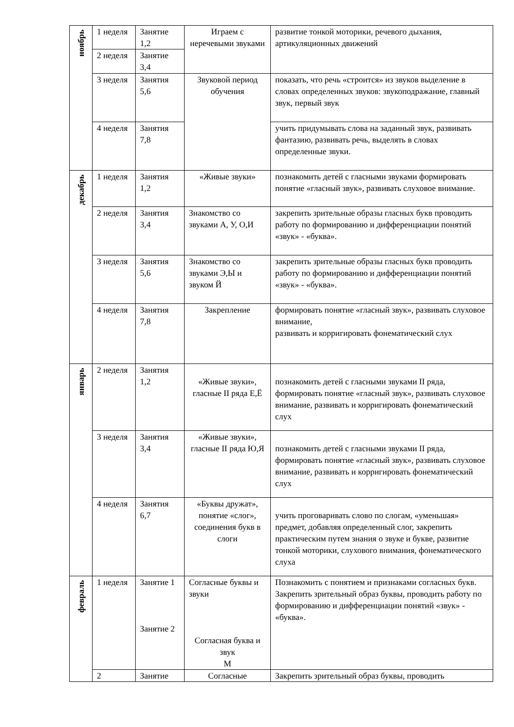| ноябрь | 1 неделя | Занятие 1,2 | Играем с неречевыми звуками | развитие тонкой моторики, речевого дыхания, артикуляционных движений |
| | 2 неделя | Занятие 3,4 | | |
| | 3 неделя | Занятия 5,6 | Звуковой период обучения | показать, что речь «строится» из звуков выделение в словах определенных звуков: звукоподражание, главный звук, первый звук |
| | 4 неделя | Занятия 7,8 | | учить придумывать слова на заданный звук, развивать фантазию, развивать речь, выделять в словах определенные звуки. |
| декабрь | 1 неделя | Занятия 1,2 | «Живые звуки» | познакомить детей с гласными звуками формировать понятие «гласный звук», развивать слуховое внимание. |
| | 2 неделя | Занятия 3,4 | Знакомство со звуками А, У, О,И | закрепить зрительные образы гласных букв проводить работу по формированию и дифференциации понятий «звук» - «буква». |
| | 3 неделя | Занятия 5,6 | Знакомство со звуками Э,Ы и звуком Й | закрепить зрительные образы гласных букв проводить работу по формированию и дифференциации понятий «звук» - «буква». |
| | 4 неделя | Занятия 7,8 | Закрепление | формировать понятие «гласный звук», развивать слуховое внимание, развивать и корригировать фонематический слух |
| январь | 2 неделя | Занятия 1,2 | «Живые звуки», гласные II ряда Е,Ё | познакомить детей с гласными звуками II ряда, формировать понятие «гласный звук», развивать слуховое внимание, развивать и корригировать фонематический слух |
| | 3 неделя | Занятия 3,4 | «Живые звуки», гласные II ряда Ю,Я | познакомить детей с гласными звуками II ряда, формировать понятие «гласный звук», развивать слуховое внимание, развивать и корригировать фонематический слух |
| | 4 неделя | Занятия 6,7 | «Буквы дружат», понятие «слог», соединения букв в слоги | учить проговаривать слово по слогам, «уменьшая» предмет, добавляя определенный слог, закрепить практическим путем знания о звуке и букве, развитие тонкой моторики, слухового внимания, фонематического слуха |
| февраль | 1 неделя | Занятие 1 Занятие 2 | Согласные буквы и звуки Согласная буква и звук М | Познакомить с понятием и признаками согласных букв. Закрепить зрительный образ буквы, проводить работу по формированию и дифференциации понятий «звук» - «буква». |
| | 2 | Занятие | Согласные | Закрепить зрительный образ буквы, проводить |